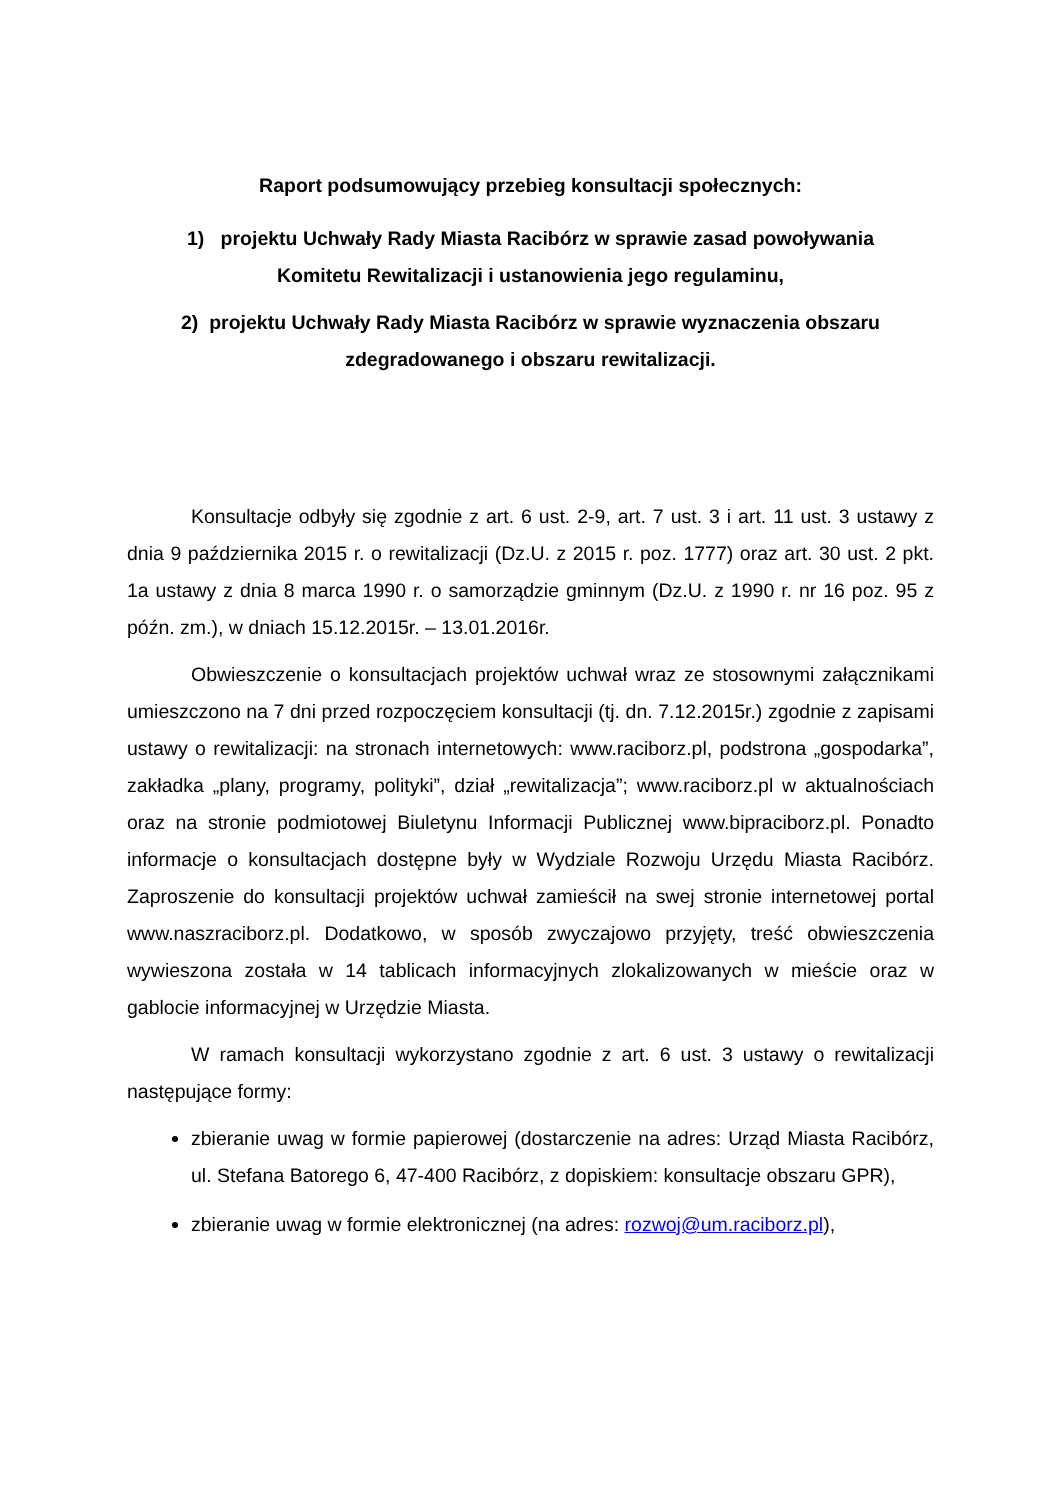Raport podsumowujący przebieg konsultacji społecznych:
1) projektu Uchwały Rady Miasta Racibórz w sprawie zasad powoływania
Komitetu Rewitalizacji i ustanowienia jego regulaminu,
2) projektu Uchwały Rady Miasta Racibórz w sprawie wyznaczenia obszaru
zdegradowanego i obszaru rewitalizacji.
Konsultacje odbyły się zgodnie z art. 6 ust. 2-9, art. 7 ust. 3 i art. 11 ust. 3 ustawy z dnia 9 października 2015 r. o rewitalizacji (Dz.U. z 2015 r. poz. 1777) oraz art. 30 ust. 2 pkt. 1a ustawy z dnia 8 marca 1990 r. o samorządzie gminnym (Dz.U. z 1990 r. nr 16 poz. 95 z późn. zm.), w dniach 15.12.2015r. – 13.01.2016r.
Obwieszczenie o konsultacjach projektów uchwał wraz ze stosownymi załącznikami umieszczono na 7 dni przed rozpoczęciem konsultacji (tj. dn. 7.12.2015r.) zgodnie z zapisami ustawy o rewitalizacji: na stronach internetowych: www.raciborz.pl, podstrona „gospodarka”, zakładka „plany, programy, polityki”, dział „rewitalizacja”; www.raciborz.pl w aktualnościach oraz na stronie podmiotowej Biuletynu Informacji Publicznej www.bipraciborz.pl. Ponadto informacje o konsultacjach dostępne były w Wydziale Rozwoju Urzędu Miasta Racibórz. Zaproszenie do konsultacji projektów uchwał zamieścił na swej stronie internetowej portal www.naszraciborz.pl. Dodatkowo, w sposób zwyczajowo przyjęty, treść obwieszczenia wywieszona została w 14 tablicach informacyjnych zlokalizowanych w mieście oraz w gablocie informacyjnej w Urzędzie Miasta.
W ramach konsultacji wykorzystano zgodnie z art. 6 ust. 3 ustawy o rewitalizacji następujące formy:
zbieranie uwag w formie papierowej (dostarczenie na adres: Urząd Miasta Racibórz, ul. Stefana Batorego 6, 47-400 Racibórz, z dopiskiem: konsultacje obszaru GPR),
zbieranie uwag w formie elektronicznej (na adres: rozwoj@um.raciborz.pl),